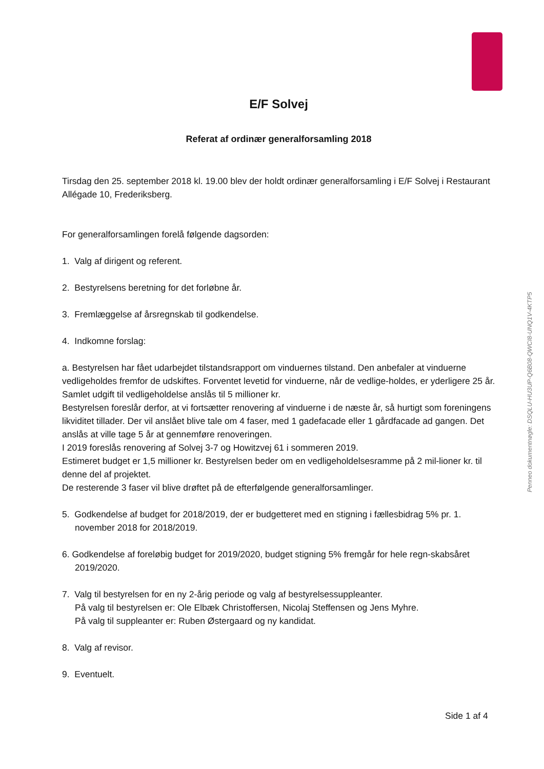E/F Solvej
Referat af ordinær generalforsamling 2018
Tirsdag den 25. september 2018 kl. 19.00 blev der holdt ordinær generalforsamling i E/F Solvej i Restaurant Allégade 10, Frederiksberg.
For generalforsamlingen forelå følgende dagsorden:
1. Valg af dirigent og referent.
2. Bestyrelsens beretning for det forløbne år.
3. Fremlæggelse af årsregnskab til godkendelse.
4. Indkomne forslag:
a. Bestyrelsen har fået udarbejdet tilstandsrapport om vinduernes tilstand. Den anbefaler at vinduerne vedligeholdes fremfor de udskiftes. Forventet levetid for vinduerne, når de vedlige-holdes, er yderligere 25 år.
Samlet udgift til vedligeholdelse anslås til 5 millioner kr.
Bestyrelsen foreslår derfor, at vi fortsætter renovering af vinduerne i de næste år, så hurtigt som foreningens likviditet tillader. Der vil anslået blive tale om 4 faser, med 1 gadefacade eller 1 gårdfacade ad gangen. Det anslås at ville tage 5 år at gennemføre renoveringen.
I 2019 foreslås renovering af Solvej 3-7 og Howitzvej 61 i sommeren 2019.
Estimeret budget er 1,5 millioner kr. Bestyrelsen beder om en vedligeholdelsesramme på 2 mil-lioner kr. til denne del af projektet.
De resterende 3 faser vil blive drøftet på de efterfølgende generalforsamlinger.
5. Godkendelse af budget for 2018/2019, der er budgetteret med en stigning i fællesbidrag 5% pr. 1. november 2018 for 2018/2019.
6. Godkendelse af foreløbig budget for 2019/2020, budget stigning 5% fremgår for hele regn-skabsåret 2019/2020.
7. Valg til bestyrelsen for en ny 2-årig periode og valg af bestyrelsessuppleanter.
På valg til bestyrelsen er: Ole Elbæk Christoffersen, Nicolaj Steffensen og Jens Myhre.
På valg til suppleanter er: Ruben Østergaard og ny kandidat.
8. Valg af revisor.
9. Eventuelt.
Penneo dokumentnøgle: DSQLU-HU3UP-Q6B08-QWCI8-UNQ1V-4KTP5
Side 1 af 4